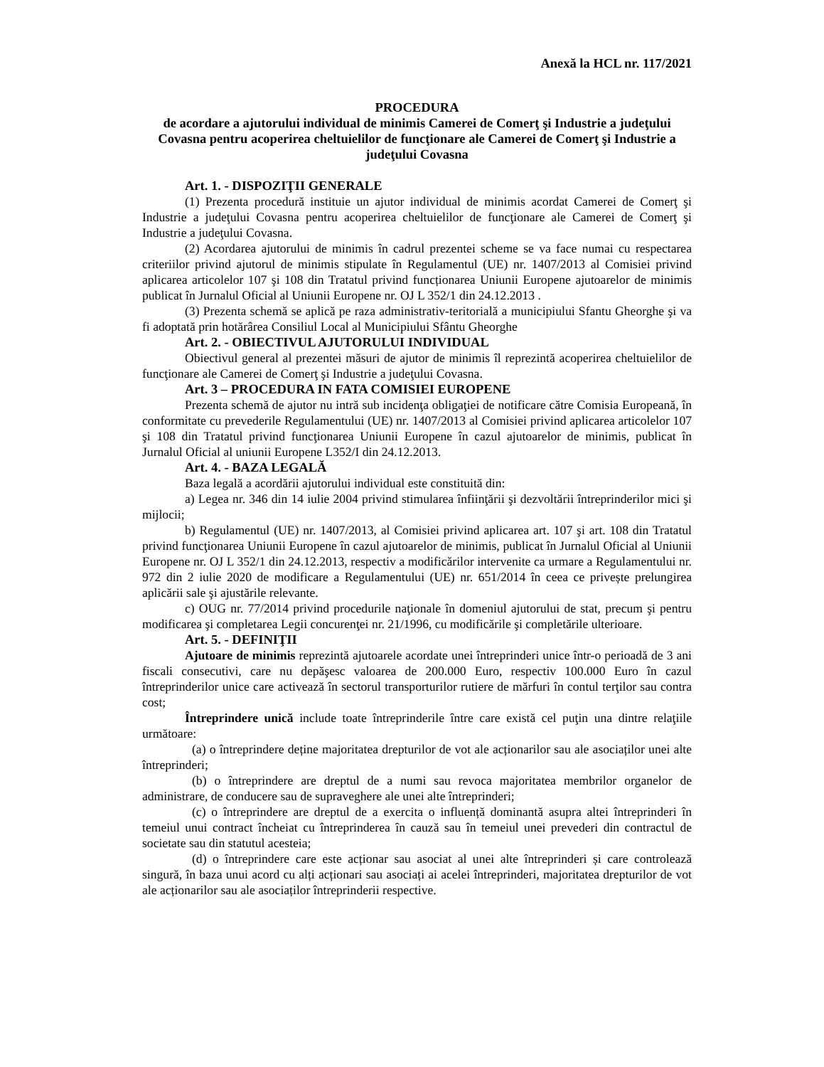Anexă la HCL nr. 117/2021
PROCEDURA
de acordare a ajutorului individual de minimis Camerei de Comerţ şi Industrie a judeţului Covasna pentru acoperirea cheltuielilor de funcţionare ale Camerei de Comerţ şi Industrie a judeţului Covasna
Art. 1. - DISPOZIŢII GENERALE
(1) Prezenta procedură instituie un ajutor individual de minimis acordat Camerei de Comerţ şi Industrie a judeţului Covasna pentru acoperirea cheltuielilor de funcţionare ale Camerei de Comerţ şi Industrie a judeţului Covasna.
(2) Acordarea ajutorului de minimis în cadrul prezentei scheme se va face numai cu respectarea criteriilor privind ajutorul de minimis stipulate în Regulamentul (UE) nr. 1407/2013 al Comisiei privind aplicarea articolelor 107 şi 108 din Tratatul privind funcționarea Uniunii Europene ajutoarelor de minimis publicat în Jurnalul Oficial al Uniunii Europene nr. OJ L 352/1 din 24.12.2013 .
(3) Prezenta schemă se aplică pe raza administrativ-teritorială a municipiului Sfantu Gheorghe şi va fi adoptată prin hotărârea Consiliul Local al Municipiului Sfântu Gheorghe
Art. 2. - OBIECTIVUL AJUTORULUI INDIVIDUAL
Obiectivul general al prezentei măsuri de ajutor de minimis îl reprezintă acoperirea cheltuielilor de funcţionare ale Camerei de Comerţ şi Industrie a judeţului Covasna.
Art. 3 – PROCEDURA IN FATA COMISIEI EUROPENE
Prezenta schemă de ajutor nu intră sub incidenţa obligaţiei de notificare către Comisia Europeană, în conformitate cu prevederile Regulamentului (UE) nr. 1407/2013 al Comisiei privind aplicarea articolelor 107 şi 108 din Tratatul privind funcţionarea Uniunii Europene în cazul ajutoarelor de minimis, publicat în Jurnalul Oficial al uniunii Europene L352/I din 24.12.2013.
Art. 4. - BAZA LEGALĂ
Baza legală a acordării ajutorului individual este constituită din:
a) Legea nr. 346 din 14 iulie 2004 privind stimularea înfiinţării şi dezvoltării întreprinderilor mici şi mijlocii;
b) Regulamentul (UE) nr. 1407/2013, al Comisiei privind aplicarea art. 107 şi art. 108 din Tratatul privind funcţionarea Uniunii Europene în cazul ajutoarelor de minimis, publicat în Jurnalul Oficial al Uniunii Europene nr. OJ L 352/1 din 24.12.2013, respectiv a modificărilor intervenite ca urmare a Regulamentului nr. 972 din 2 iulie 2020 de modificare a Regulamentului (UE) nr. 651/2014 în ceea ce privește prelungirea aplicării sale şi ajustările relevante.
c) OUG nr. 77/2014 privind procedurile naţionale în domeniul ajutorului de stat, precum şi pentru modificarea şi completarea Legii concurenţei nr. 21/1996, cu modificările şi completările ulterioare.
Art. 5. - DEFINIŢII
Ajutoare de minimis reprezintă ajutoarele acordate unei întreprinderi unice într-o perioadă de 3 ani fiscali consecutivi, care nu depăşesc valoarea de 200.000 Euro, respectiv 100.000 Euro în cazul întreprinderilor unice care activează în sectorul transporturilor rutiere de mărfuri în contul terţilor sau contra cost;
Întreprindere unică include toate întreprinderile între care există cel puţin una dintre relaţiile următoare:
(a) o întreprindere deține majoritatea drepturilor de vot ale acționarilor sau ale asociaților unei alte întreprinderi;
(b) o întreprindere are dreptul de a numi sau revoca majoritatea membrilor organelor de administrare, de conducere sau de supraveghere ale unei alte întreprinderi;
(c) o întreprindere are dreptul de a exercita o influență dominantă asupra altei întreprinderi în temeiul unui contract încheiat cu întreprinderea în cauză sau în temeiul unei prevederi din contractul de societate sau din statutul acesteia;
(d) o întreprindere care este acționar sau asociat al unei alte întreprinderi și care controlează singură, în baza unui acord cu alți acționari sau asociați ai acelei întreprinderi, majoritatea drepturilor de vot ale acționarilor sau ale asociaților întreprinderii respective.